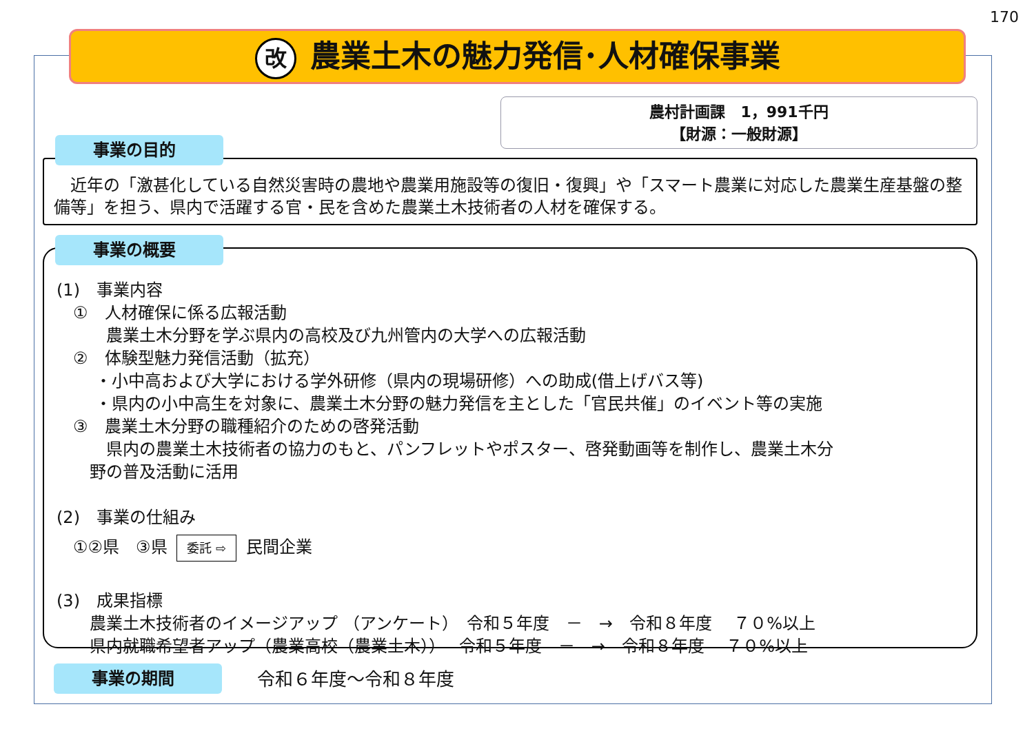170
改農業土木の魅力発信･人材確保事業
農村計画課　1，991千円
【財源：一般財源】
　近年の「激甚化している自然災害時の農地や農業用施設等の復旧・復興」や「スマート農業に対応した農業生産基盤の整備等」を担う、県内で活躍する官・民を含めた農業土木技術者の人材を確保する。
事業の目的
(1)　事業内容
　①　人材確保に係る広報活動
　　　農業土木分野を学ぶ県内の高校及び九州管内の大学への広報活動
　②　体験型魅力発信活動（拡充）
　　 ・小中高および大学における学外研修（県内の現場研修）への助成(借上げバス等)
　　 ・県内の小中高生を対象に、農業土木分野の魅力発信を主とした「官民共催」のイベント等の実施
　③　農業土木分野の職種紹介のための啓発活動
　　　県内の農業土木技術者の協力のもと、パンフレットやポスター、啓発動画等を制作し、農業土木分
　　野の普及活動に活用
(2)　事業の仕組み
　①②県　③県 委託 ⇨ 民間企業
(3)　成果指標
　　農業土木技術者のイメージアップ （アンケート）　令和５年度　－　→　令和８年度　 ７０%以上
　　県内就職希望者アップ（農業高校（農業土木））　 令和５年度　－　→　令和８年度　 ７０%以上
事業の概要
事業の期間 令和６年度～令和８年度